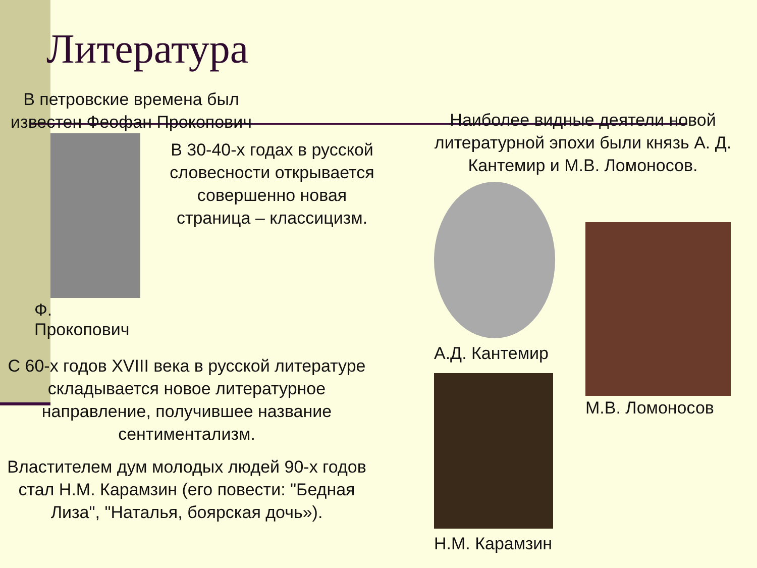Литература
В петровские времена был известен Феофан Прокопович
Ф. Прокопович
В 30-40-х годах в русской словесности открывается совершенно новая страница – классицизм.
С 60-х годов XVIII века в русской литературе складывается новое литературное направление, получившее название сентиментализм.
Властителем дум молодых людей 90-х годов стал Н.М. Карамзин (его повести: "Бедная Лиза", "Наталья, боярская дочь»).
Наиболее видные деятели новой литературной эпохи были князь А. Д. Кантемир и М.В. Ломоносов.
А.Д. Кантемир
Н.М. Карамзин
М.В. Ломоносов